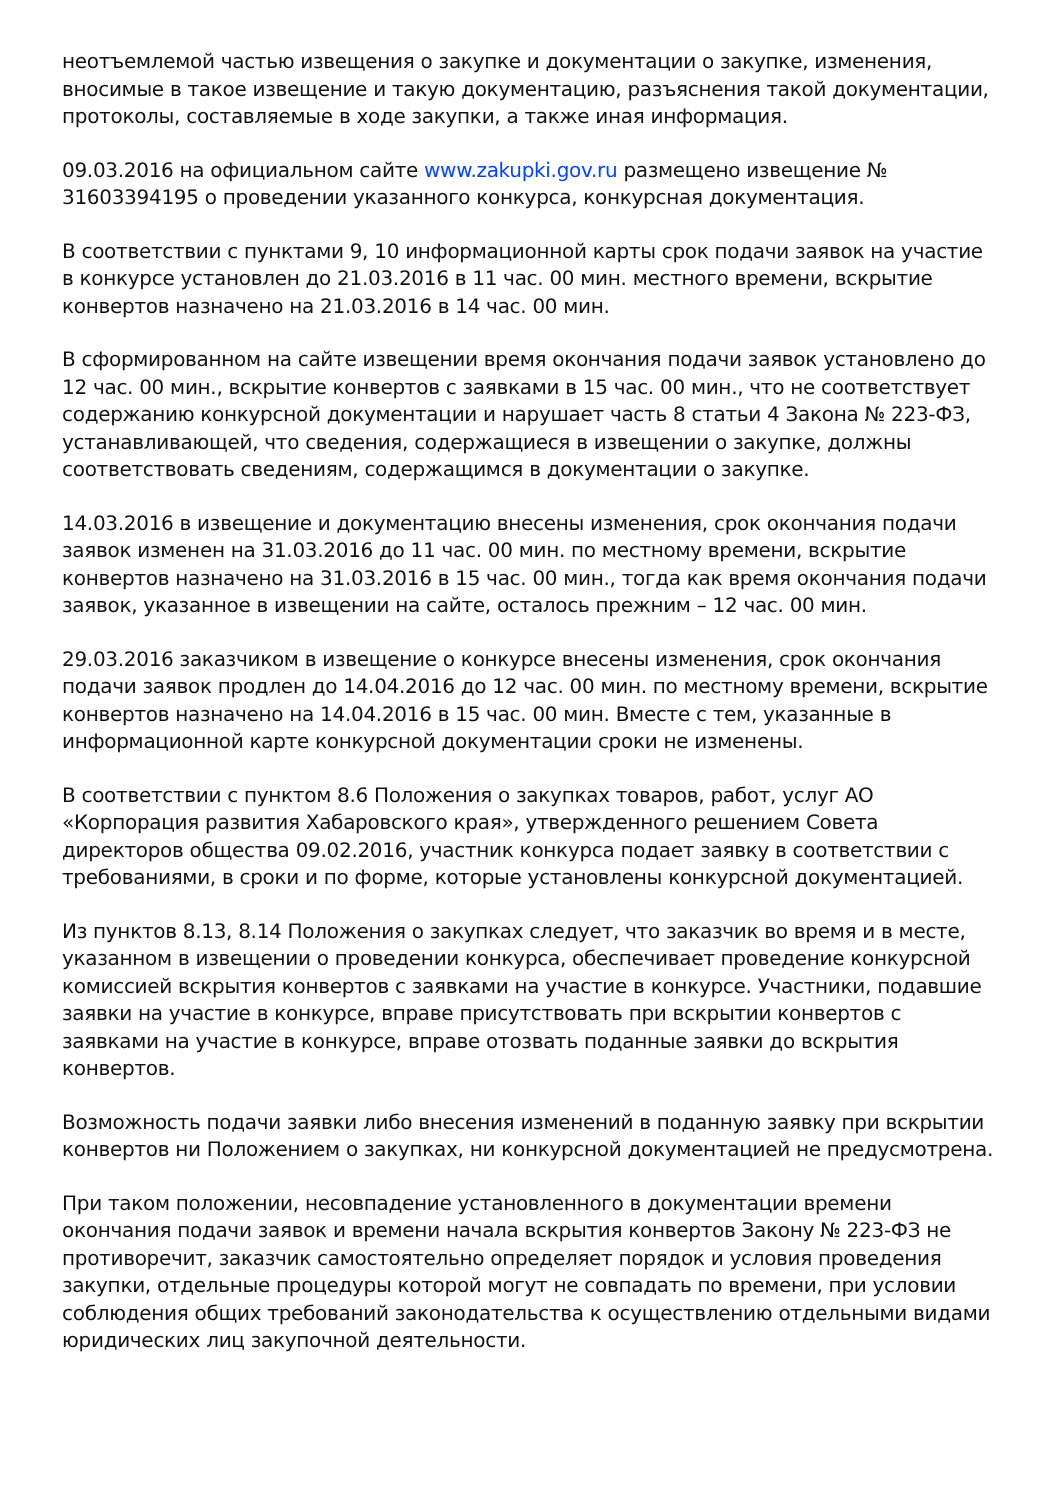неотъемлемой частью извещения о закупке и документации о закупке, изменения, вносимые в такое извещение и такую документацию, разъяснения такой документации, протоколы, составляемые в ходе закупки, а также иная информация.
09.03.2016 на официальном сайте www.zakupki.gov.ru размещено извещение № 31603394195 о проведении указанного конкурса, конкурсная документация.
В соответствии с пунктами 9, 10 информационной карты срок подачи заявок на участие в конкурсе установлен до 21.03.2016 в 11 час. 00 мин. местного времени, вскрытие конвертов назначено на 21.03.2016 в 14 час. 00 мин.
В сформированном на сайте извещении время окончания подачи заявок установлено до 12 час. 00 мин., вскрытие конвертов с заявками в 15 час. 00 мин., что не соответствует содержанию конкурсной документации и нарушает часть 8 статьи 4 Закона № 223-ФЗ, устанавливающей, что сведения, содержащиеся в извещении о закупке, должны соответствовать сведениям, содержащимся в документации о закупке.
14.03.2016 в извещение и документацию внесены изменения, срок окончания подачи заявок изменен на 31.03.2016 до 11 час. 00 мин. по местному времени, вскрытие конвертов назначено на 31.03.2016 в 15 час. 00 мин., тогда как время окончания подачи заявок, указанное в извещении на сайте, осталось прежним – 12 час. 00 мин.
29.03.2016 заказчиком в извещение о конкурсе внесены изменения, срок окончания подачи заявок продлен до 14.04.2016 до 12 час. 00 мин. по местному времени, вскрытие конвертов назначено на 14.04.2016 в 15 час. 00 мин. Вместе с тем, указанные в информационной карте конкурсной документации сроки не изменены.
В соответствии с пунктом 8.6 Положения о закупках товаров, работ, услуг АО «Корпорация развития Хабаровского края», утвержденного решением Совета директоров общества 09.02.2016, участник конкурса подает заявку в соответствии с требованиями, в сроки и по форме, которые установлены конкурсной документацией.
Из пунктов 8.13, 8.14 Положения о закупках следует, что заказчик во время и в месте, указанном в извещении о проведении конкурса, обеспечивает проведение конкурсной комиссией вскрытия конвертов с заявками на участие в конкурсе. Участники, подавшие заявки на участие в конкурсе, вправе присутствовать при вскрытии конвертов с заявками на участие в конкурсе, вправе отозвать поданные заявки до вскрытия конвертов.
Возможность подачи заявки либо внесения изменений в поданную заявку при вскрытии конвертов ни Положением о закупках, ни конкурсной документацией не предусмотрена.
При таком положении, несовпадение установленного в документации времени окончания подачи заявок и времени начала вскрытия конвертов Закону № 223-ФЗ не противоречит, заказчик самостоятельно определяет порядок и условия проведения закупки, отдельные процедуры которой могут не совпадать по времени, при условии соблюдения общих требований законодательства к осуществлению отдельными видами юридических лиц закупочной деятельности.